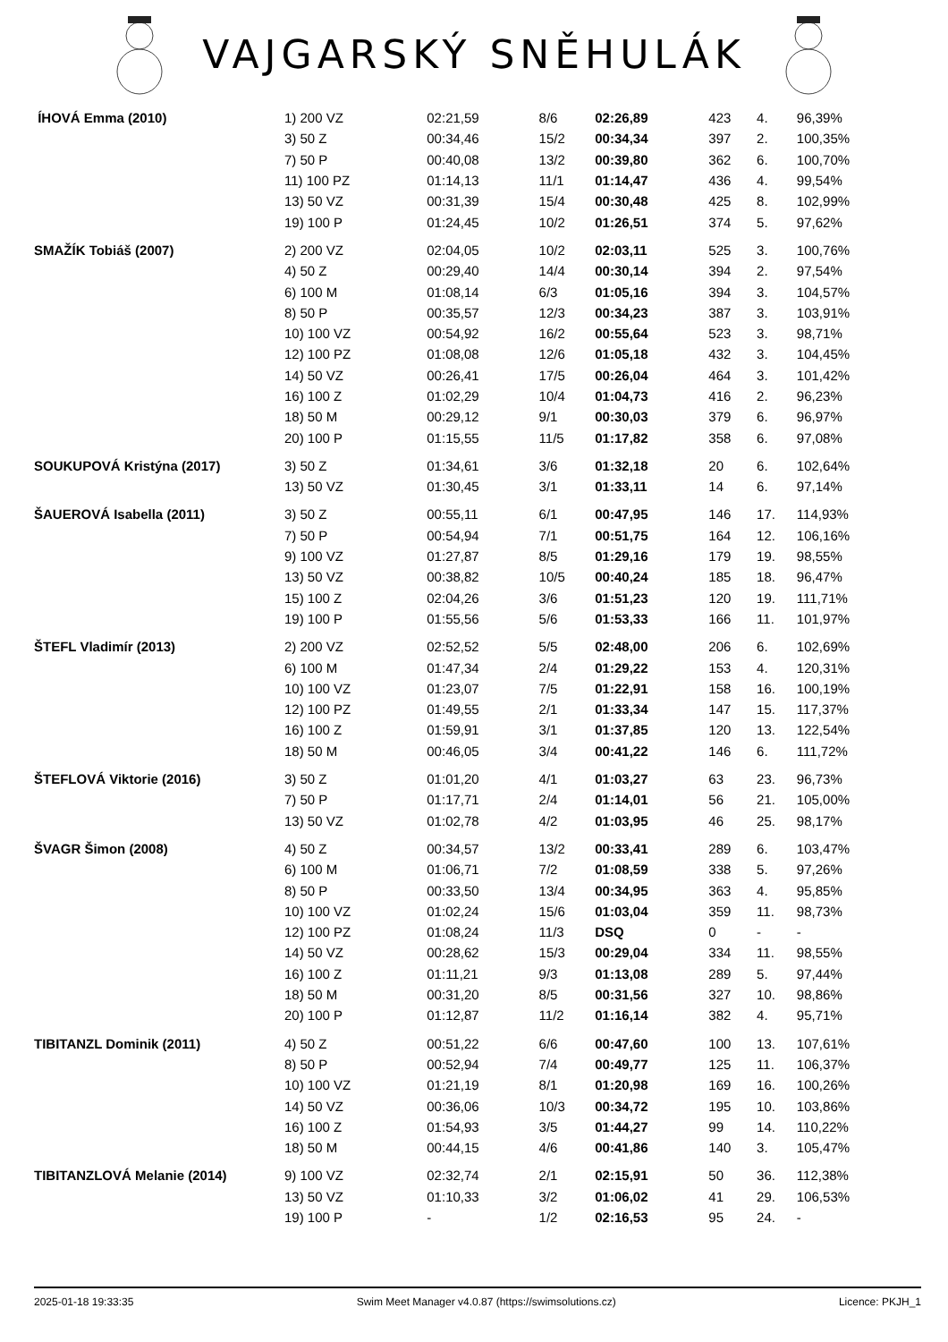VAJGARSKÝ SNĚHULÁK
| ÍHOVÁ Emma (2010) | 1) 200 VZ | 02:21,59 | 8/6 | 02:26,89 | 423 | 4. | 96,39% |
| | 3) 50 Z | 00:34,46 | 15/2 | 00:34,34 | 397 | 2. | 100,35% |
| | 7) 50 P | 00:40,08 | 13/2 | 00:39,80 | 362 | 6. | 100,70% |
| | 11) 100 PZ | 01:14,13 | 11/1 | 01:14,47 | 436 | 4. | 99,54% |
| | 13) 50 VZ | 00:31,39 | 15/4 | 00:30,48 | 425 | 8. | 102,99% |
| | 19) 100 P | 01:24,45 | 10/2 | 01:26,51 | 374 | 5. | 97,62% |
| SMAŽÍK Tobiáš (2007) | 2) 200 VZ | 02:04,05 | 10/2 | 02:03,11 | 525 | 3. | 100,76% |
| | 4) 50 Z | 00:29,40 | 14/4 | 00:30,14 | 394 | 2. | 97,54% |
| | 6) 100 M | 01:08,14 | 6/3 | 01:05,16 | 394 | 3. | 104,57% |
| | 8) 50 P | 00:35,57 | 12/3 | 00:34,23 | 387 | 3. | 103,91% |
| | 10) 100 VZ | 00:54,92 | 16/2 | 00:55,64 | 523 | 3. | 98,71% |
| | 12) 100 PZ | 01:08,08 | 12/6 | 01:05,18 | 432 | 3. | 104,45% |
| | 14) 50 VZ | 00:26,41 | 17/5 | 00:26,04 | 464 | 3. | 101,42% |
| | 16) 100 Z | 01:02,29 | 10/4 | 01:04,73 | 416 | 2. | 96,23% |
| | 18) 50 M | 00:29,12 | 9/1 | 00:30,03 | 379 | 6. | 96,97% |
| | 20) 100 P | 01:15,55 | 11/5 | 01:17,82 | 358 | 6. | 97,08% |
| SOUKUPOVÁ Kristýna (2017) | 3) 50 Z | 01:34,61 | 3/6 | 01:32,18 | 20 | 6. | 102,64% |
| | 13) 50 VZ | 01:30,45 | 3/1 | 01:33,11 | 14 | 6. | 97,14% |
| ŠAUEROVÁ Isabella (2011) | 3) 50 Z | 00:55,11 | 6/1 | 00:47,95 | 146 | 17. | 114,93% |
| | 7) 50 P | 00:54,94 | 7/1 | 00:51,75 | 164 | 12. | 106,16% |
| | 9) 100 VZ | 01:27,87 | 8/5 | 01:29,16 | 179 | 19. | 98,55% |
| | 13) 50 VZ | 00:38,82 | 10/5 | 00:40,24 | 185 | 18. | 96,47% |
| | 15) 100 Z | 02:04,26 | 3/6 | 01:51,23 | 120 | 19. | 111,71% |
| | 19) 100 P | 01:55,56 | 5/6 | 01:53,33 | 166 | 11. | 101,97% |
| ŠTEFL Vladimír (2013) | 2) 200 VZ | 02:52,52 | 5/5 | 02:48,00 | 206 | 6. | 102,69% |
| | 6) 100 M | 01:47,34 | 2/4 | 01:29,22 | 153 | 4. | 120,31% |
| | 10) 100 VZ | 01:23,07 | 7/5 | 01:22,91 | 158 | 16. | 100,19% |
| | 12) 100 PZ | 01:49,55 | 2/1 | 01:33,34 | 147 | 15. | 117,37% |
| | 16) 100 Z | 01:59,91 | 3/1 | 01:37,85 | 120 | 13. | 122,54% |
| | 18) 50 M | 00:46,05 | 3/4 | 00:41,22 | 146 | 6. | 111,72% |
| ŠTEFLOVÁ Viktorie (2016) | 3) 50 Z | 01:01,20 | 4/1 | 01:03,27 | 63 | 23. | 96,73% |
| | 7) 50 P | 01:17,71 | 2/4 | 01:14,01 | 56 | 21. | 105,00% |
| | 13) 50 VZ | 01:02,78 | 4/2 | 01:03,95 | 46 | 25. | 98,17% |
| ŠVAGR Šimon (2008) | 4) 50 Z | 00:34,57 | 13/2 | 00:33,41 | 289 | 6. | 103,47% |
| | 6) 100 M | 01:06,71 | 7/2 | 01:08,59 | 338 | 5. | 97,26% |
| | 8) 50 P | 00:33,50 | 13/4 | 00:34,95 | 363 | 4. | 95,85% |
| | 10) 100 VZ | 01:02,24 | 15/6 | 01:03,04 | 359 | 11. | 98,73% |
| | 12) 100 PZ | 01:08,24 | 11/3 | DSQ | 0 | - | - |
| | 14) 50 VZ | 00:28,62 | 15/3 | 00:29,04 | 334 | 11. | 98,55% |
| | 16) 100 Z | 01:11,21 | 9/3 | 01:13,08 | 289 | 5. | 97,44% |
| | 18) 50 M | 00:31,20 | 8/5 | 00:31,56 | 327 | 10. | 98,86% |
| | 20) 100 P | 01:12,87 | 11/2 | 01:16,14 | 382 | 4. | 95,71% |
| TIBITANZL Dominik (2011) | 4) 50 Z | 00:51,22 | 6/6 | 00:47,60 | 100 | 13. | 107,61% |
| | 8) 50 P | 00:52,94 | 7/4 | 00:49,77 | 125 | 11. | 106,37% |
| | 10) 100 VZ | 01:21,19 | 8/1 | 01:20,98 | 169 | 16. | 100,26% |
| | 14) 50 VZ | 00:36,06 | 10/3 | 00:34,72 | 195 | 10. | 103,86% |
| | 16) 100 Z | 01:54,93 | 3/5 | 01:44,27 | 99 | 14. | 110,22% |
| | 18) 50 M | 00:44,15 | 4/6 | 00:41,86 | 140 | 3. | 105,47% |
| TIBITANZLOVÁ Melanie (2014) | 9) 100 VZ | 02:32,74 | 2/1 | 02:15,91 | 50 | 36. | 112,38% |
| | 13) 50 VZ | 01:10,33 | 3/2 | 01:06,02 | 41 | 29. | 106,53% |
| | 19) 100 P | - | 1/2 | 02:16,53 | 95 | 24. | - |
2025-01-18 19:33:35 Swim Meet Manager v4.0.87 (https://swimsolutions.cz) Licence: PKJH_1